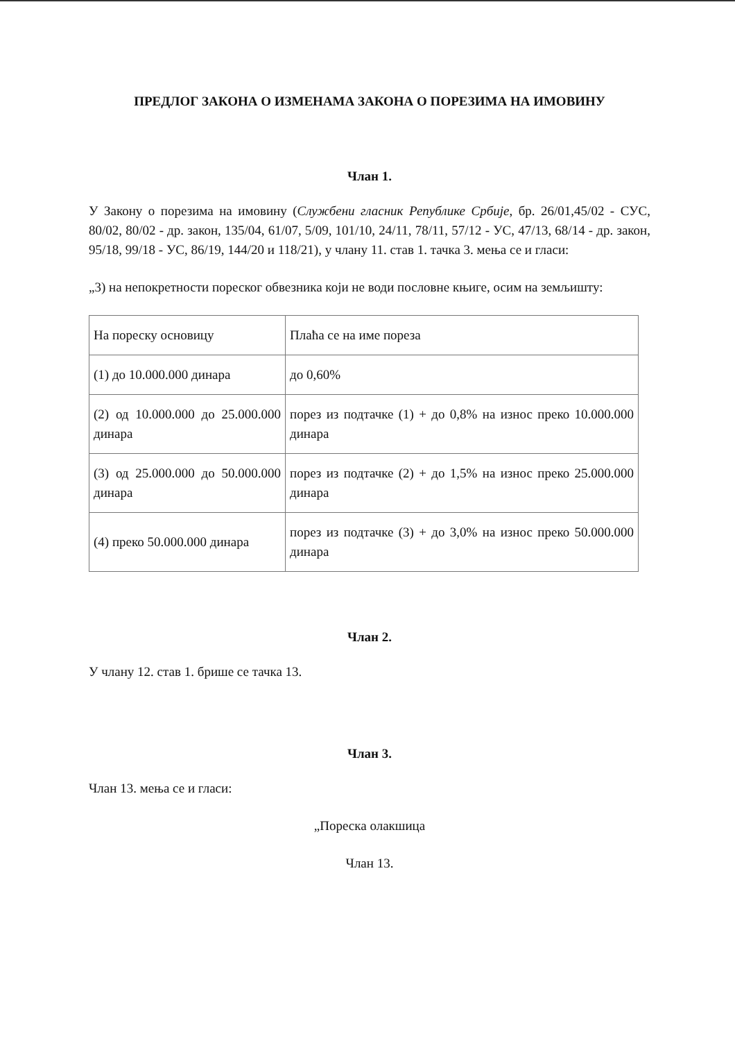ПРЕДЛОГ ЗАКОНА О ИЗМЕНАМА ЗАКОНА О ПОРЕЗИМА НА ИМОВИНУ
Члан 1.
У Закону о порезима на имовину (Службени гласник Републике Србије, бр. 26/01,45/02 - СУС, 80/02, 80/02 - др. закон, 135/04, 61/07, 5/09, 101/10, 24/11, 78/11, 57/12 - УС, 47/13, 68/14 - др. закон, 95/18, 99/18 - УС, 86/19, 144/20 и 118/21), у члану 11. став 1. тачка 3. мења се и гласи:
„3) на непокретности пореског обвезника који не води пословне књиге, осим на земљишту:
| На пореску основицу | Плаћа се на име пореза |
| (1) до 10.000.000 динара | до 0,60% |
| (2) од 10.000.000 до 25.000.000 динара | порез из подтачке (1) + до 0,8% на износ преко 10.000.000 динара |
| (3) од 25.000.000 до 50.000.000 динара | порез из подтачке (2) + до 1,5% на износ преко 25.000.000 динара |
| (4) преко 50.000.000 динара | порез из подтачке (3) + до 3,0% на износ преко 50.000.000 динара |
Члан 2.
У члану 12. став 1. брише се тачка 13.
Члан 3.
Члан 13. мења се и гласи:
„Пореска олакшица
Члан 13.